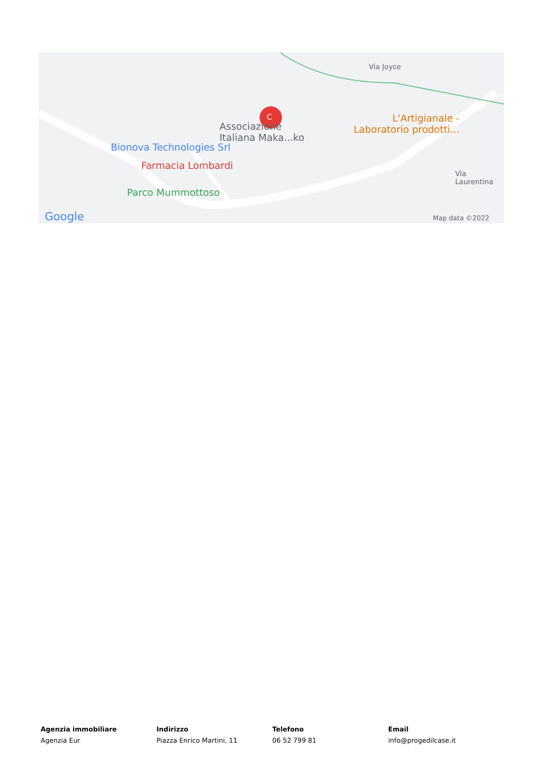Associazione
Italiana Maka...ko
C
Bionova Technologies Srl
Farmacia Lombardi
Parco Mummottoso
L'Artigianale -
Laboratorio prodotti...
Via Joyce
Via Laurentina
Google Map data ©2022
Agenzia immobiliare
Agenzia Eur
Indirizzo
Piazza Enrico Martini, 11
Telefono
06 52 799 81
Email
info@progedilcase.it